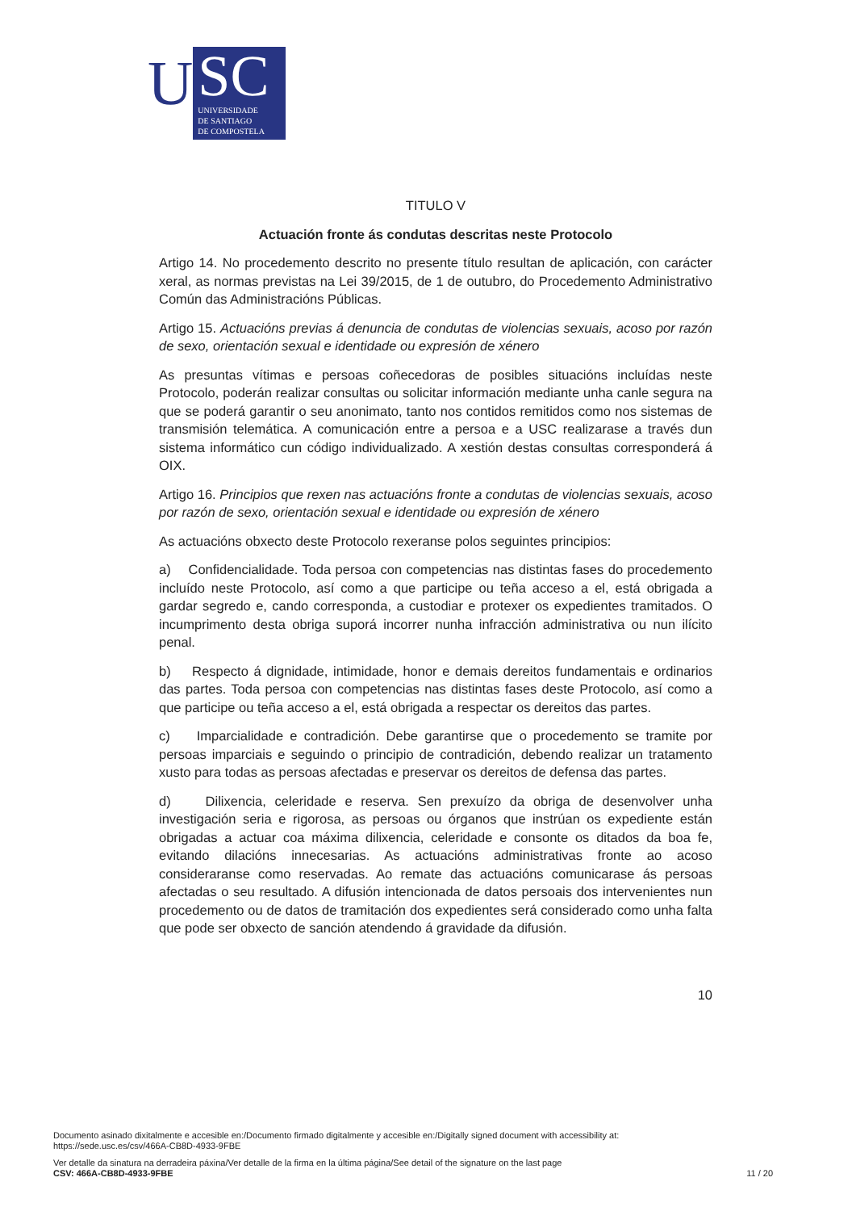U
SC
UNIVERSIDADE
DE SANTIAGO
DE COMPOSTELA
TITULO V
Actuación fronte ás condutas descritas neste Protocolo
Artigo 14. No procedemento descrito no presente título resultan de aplicación, con carácter xeral, as normas previstas na Lei 39/2015, de 1 de outubro, do Procedemento Administrativo Común das Administracións Públicas.
Artigo 15. Actuacións previas á denuncia de condutas de violencias sexuais, acoso por razón de sexo, orientación sexual e identidade ou expresión de xénero
As presuntas vítimas e persoas coñecedoras de posibles situacións incluídas neste Protocolo, poderán realizar consultas ou solicitar información mediante unha canle segura na que se poderá garantir o seu anonimato, tanto nos contidos remitidos como nos sistemas de transmisión telemática. A comunicación entre a persoa e a USC realizarase a través dun sistema informático cun código individualizado. A xestión destas consultas corresponderá á OIX.
Artigo 16. Principios que rexen nas actuacións fronte a condutas de violencias sexuais, acoso por razón de sexo, orientación sexual e identidade ou expresión de xénero
As actuacións obxecto deste Protocolo rexeranse polos seguintes principios:
a) Confidencialidade. Toda persoa con competencias nas distintas fases do procedemento incluído neste Protocolo, así como a que participe ou teña acceso a el, está obrigada a gardar segredo e, cando corresponda, a custodiar e protexer os expedientes tramitados. O incumprimento desta obriga suporá incorrer nunha infracción administrativa ou nun ilícito penal.
b) Respecto á dignidade, intimidade, honor e demais dereitos fundamentais e ordinarios das partes. Toda persoa con competencias nas distintas fases deste Protocolo, así como a que participe ou teña acceso a el, está obrigada a respectar os dereitos das partes.
c) Imparcialidade e contradición. Debe garantirse que o procedemento se tramite por persoas imparciais e seguindo o principio de contradición, debendo realizar un tratamento xusto para todas as persoas afectadas e preservar os dereitos de defensa das partes.
d) Dilixencia, celeridade e reserva. Sen prexuízo da obriga de desenvolver unha investigación seria e rigorosa, as persoas ou órganos que instrúan os expediente están obrigadas a actuar coa máxima dilixencia, celeridade e consonte os ditados da boa fe, evitando dilacións innecesarias. As actuacións administrativas fronte ao acoso consideraranse como reservadas. Ao remate das actuacións comunicarase ás persoas afectadas o seu resultado. A difusión intencionada de datos persoais dos intervenientes nun procedemento ou de datos de tramitación dos expedientes será considerado como unha falta que pode ser obxecto de sanción atendendo á gravidade da difusión.
10
Documento asinado dixitalmente e accesible en:/Documento firmado digitalmente y accesible en:/Digitally signed document with accessibility at:
https://sede.usc.es/csv/466A-CB8D-4933-9FBE
Ver detalle da sinatura na derradeira páxina/Ver detalle de la firma en la última página/See detail of the signature on the last page
CSV: 466A-CB8D-4933-9FBE 11 / 20